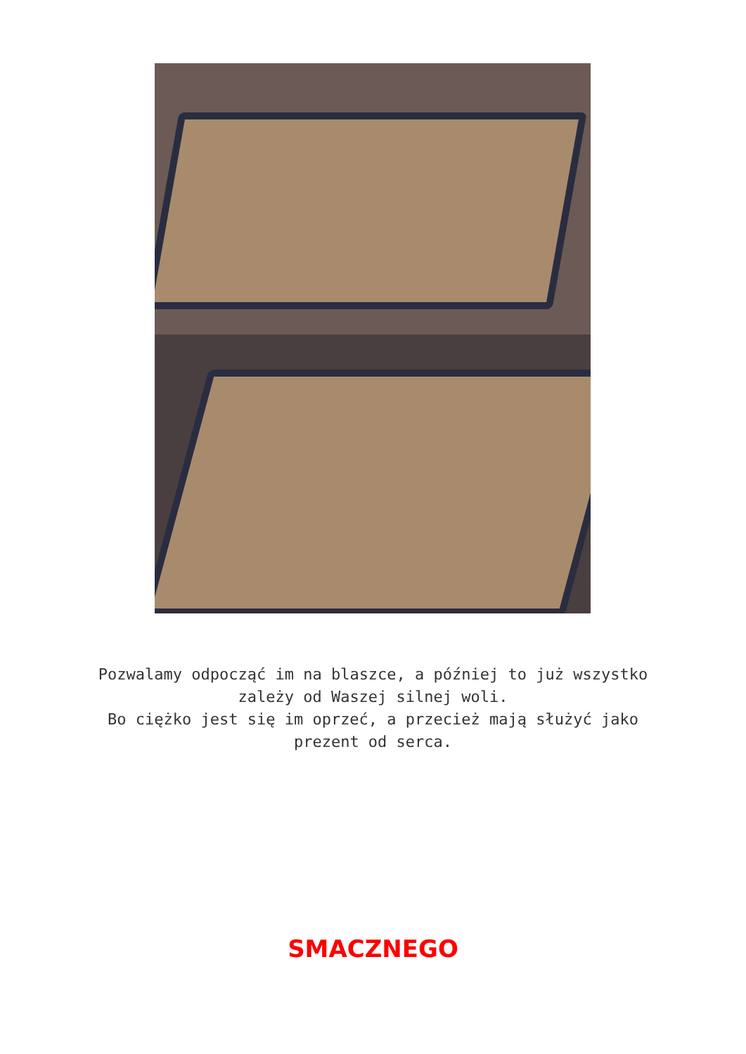Pozwalamy odpocząć im na blaszce, a później to już wszystko
zależy od Waszej silnej woli.
Bo ciężko jest się im oprzeć, a przecież mają służyć jako
prezent od serca.
SMACZNEGO